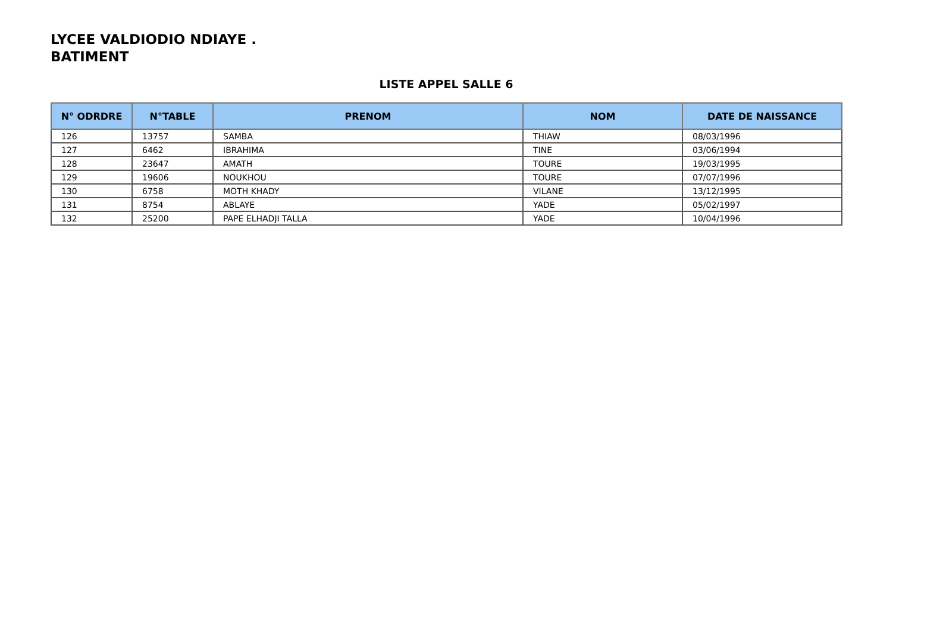LYCEE VALDIODIO NDIAYE .
BATIMENT
LISTE APPEL SALLE 6
| N° ODRDRE | N°TABLE | PRENOM | NOM | DATE DE NAISSANCE |
| --- | --- | --- | --- | --- |
| 126 | 13757 | SAMBA | THIAW | 08/03/1996 |
| 127 | 6462 | IBRAHIMA | TINE | 03/06/1994 |
| 128 | 23647 | AMATH | TOURE | 19/03/1995 |
| 129 | 19606 | NOUKHOU | TOURE | 07/07/1996 |
| 130 | 6758 | MOTH KHADY | VILANE | 13/12/1995 |
| 131 | 8754 | ABLAYE | YADE | 05/02/1997 |
| 132 | 25200 | PAPE ELHADJI TALLA | YADE | 10/04/1996 |